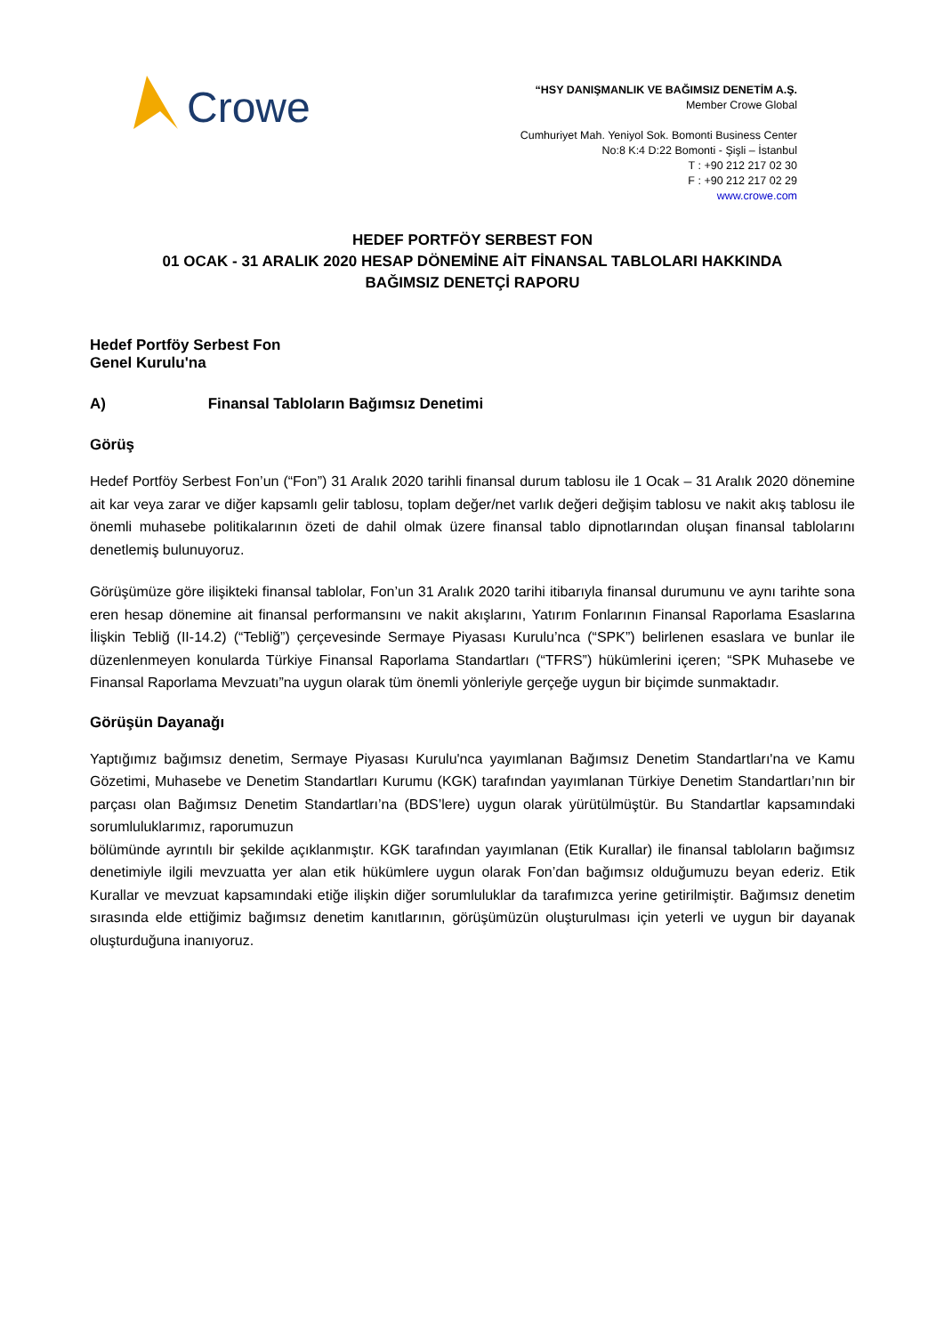Crowe
“HSY DANIŞMANLIK VE BAĞIMSIZ DENETİM A.Ş.
Member Crowe Global
Cumhuriyet Mah. Yeniyol Sok. Bomonti Business Center
No:8 K:4 D:22 Bomonti - Şişli – İstanbul
T : +90 212 217 02 30
F : +90 212 217 02 29
www.crowe.com
HEDEF PORTFÖY SERBEST FON
01 OCAK - 31 ARALIK 2020 HESAP DÖNEMİNE AİT FİNANSAL TABLOLARI HAKKINDA
BAĞIMSIZ DENETÇİ RAPORU
Hedef Portföy Serbest Fon
Genel Kurulu'na
A) Finansal Tabloların Bağımsız Denetimi
Görüş
Hedef Portföy Serbest Fon’un (“Fon”) 31 Aralık 2020 tarihli finansal durum tablosu ile 1 Ocak – 31 Aralık 2020 dönemine ait kar veya zarar ve diğer kapsamlı gelir tablosu, toplam değer/net varlık değeri değişim tablosu ve nakit akış tablosu ile önemli muhasebe politikalarının özeti de dahil olmak üzere finansal tablo dipnotlarından oluşan finansal tablolarını denetlemiş bulunuyoruz.
Görüşümüze göre ilişikteki finansal tablolar, Fon’un 31 Aralık 2020 tarihi itibarıyla finansal durumunu ve aynı tarihte sona eren hesap dönemine ait finansal performansını ve nakit akışlarını, Yatırım Fonlarının Finansal Raporlama Esaslarına İlişkin Tebliğ (II-14.2) (“Tebliğ”) çerçevesinde Sermaye Piyasası Kurulu’nca (“SPK”) belirlenen esaslara ve bunlar ile düzenlenmeyen konularda Türkiye Finansal Raporlama Standartları (“TFRS”) hükümlerini içeren; “SPK Muhasebe ve Finansal Raporlama Mevzuatı”na uygun olarak tüm önemli yönleriyle gerçeğe uygun bir biçimde sunmaktadır.
Görüşün Dayanağı
Yaptığımız bağımsız denetim, Sermaye Piyasası Kurulu'nca yayımlanan Bağımsız Denetim Standartları'na ve Kamu Gözetimi, Muhasebe ve Denetim Standartları Kurumu (KGK) tarafından yayımlanan Türkiye Denetim Standartları’nın bir parçası olan Bağımsız Denetim Standartları’na (BDS’lere) uygun olarak yürütülmüştür. Bu Standartlar kapsamındaki sorumluluklarımız, raporumuzun
bölümünde ayrıntılı bir şekilde açıklanmıştır. KGK tarafından yayımlanan (Etik Kurallar) ile finansal tabloların bağımsız denetimiyle ilgili mevzuatta yer alan etik hükümlere uygun olarak Fon’dan bağımsız olduğumuzu beyan ederiz. Etik Kurallar ve mevzuat kapsamındaki etiğe ilişkin diğer sorumluluklar da tarafımızca yerine getirilmiştir. Bağımsız denetim sırasında elde ettiğimiz bağımsız denetim kanıtlarının, görüşümüzün oluşturulması için yeterli ve uygun bir dayanak oluşturduğuna inanıyoruz.